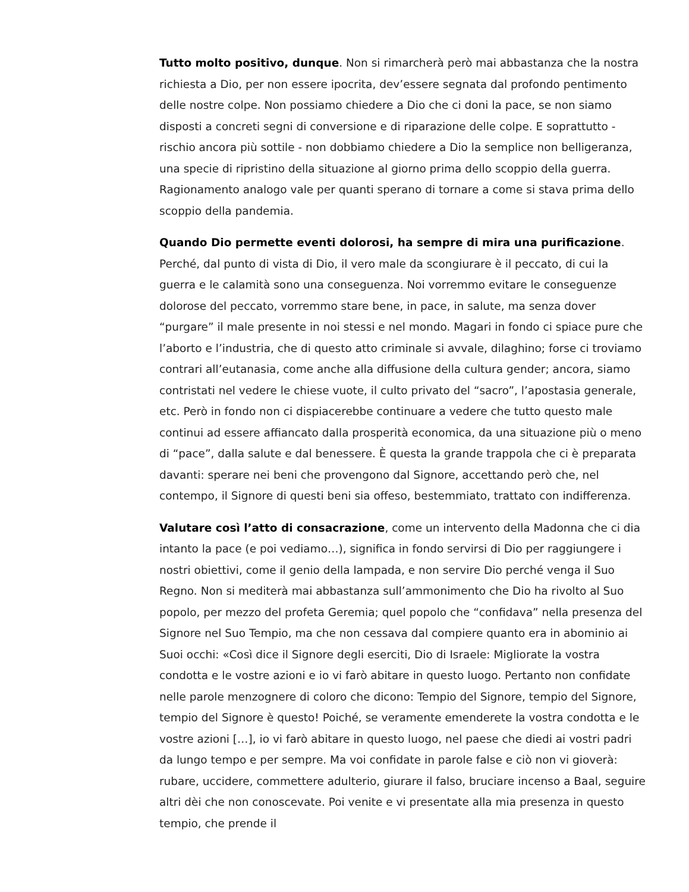Tutto molto positivo, dunque. Non si rimarcherà però mai abbastanza che la nostra richiesta a Dio, per non essere ipocrita, dev’essere segnata dal profondo pentimento delle nostre colpe. Non possiamo chiedere a Dio che ci doni la pace, se non siamo disposti a concreti segni di conversione e di riparazione delle colpe. E soprattutto - rischio ancora più sottile - non dobbiamo chiedere a Dio la semplice non belligeranza, una specie di ripristino della situazione al giorno prima dello scoppio della guerra. Ragionamento analogo vale per quanti sperano di tornare a come si stava prima dello scoppio della pandemia.
Quando Dio permette eventi dolorosi, ha sempre di mira una purificazione. Perché, dal punto di vista di Dio, il vero male da scongiurare è il peccato, di cui la guerra e le calamità sono una conseguenza. Noi vorremmo evitare le conseguenze dolorose del peccato, vorremmo stare bene, in pace, in salute, ma senza dover “purgare” il male presente in noi stessi e nel mondo. Magari in fondo ci spiace pure che l’aborto e l’industria, che di questo atto criminale si avvale, dilaghino; forse ci troviamo contrari all’eutanasia, come anche alla diffusione della cultura gender; ancora, siamo contristati nel vedere le chiese vuote, il culto privato del “sacro”, l’apostasia generale, etc. Però in fondo non ci dispiacerebbe continuare a vedere che tutto questo male continui ad essere affiancato dalla prosperità economica, da una situazione più o meno di “pace”, dalla salute e dal benessere. È questa la grande trappola che ci è preparata davanti: sperare nei beni che provengono dal Signore, accettando però che, nel contempo, il Signore di questi beni sia offeso, bestemmiato, trattato con indifferenza.
Valutare così l’atto di consacrazione, come un intervento della Madonna che ci dia intanto la pace (e poi vediamo…), significa in fondo servirsi di Dio per raggiungere i nostri obiettivi, come il genio della lampada, e non servire Dio perché venga il Suo Regno. Non si mediterà mai abbastanza sull’ammonimento che Dio ha rivolto al Suo popolo, per mezzo del profeta Geremia; quel popolo che “confidava” nella presenza del Signore nel Suo Tempio, ma che non cessava dal compiere quanto era in abominio ai Suoi occhi: «Così dice il Signore degli eserciti, Dio di Israele: Migliorate la vostra condotta e le vostre azioni e io vi farò abitare in questo luogo. Pertanto non confidate nelle parole menzognere di coloro che dicono: Tempio del Signore, tempio del Signore, tempio del Signore è questo! Poiché, se veramente emenderete la vostra condotta e le vostre azioni […], io vi farò abitare in questo luogo, nel paese che diedi ai vostri padri da lungo tempo e per sempre. Ma voi confidate in parole false e ciò non vi gioverà: rubare, uccidere, commettere adulterio, giurare il falso, bruciare incenso a Baal, seguire altri dèi che non conoscevate. Poi venite e vi presentate alla mia presenza in questo tempio, che prende il